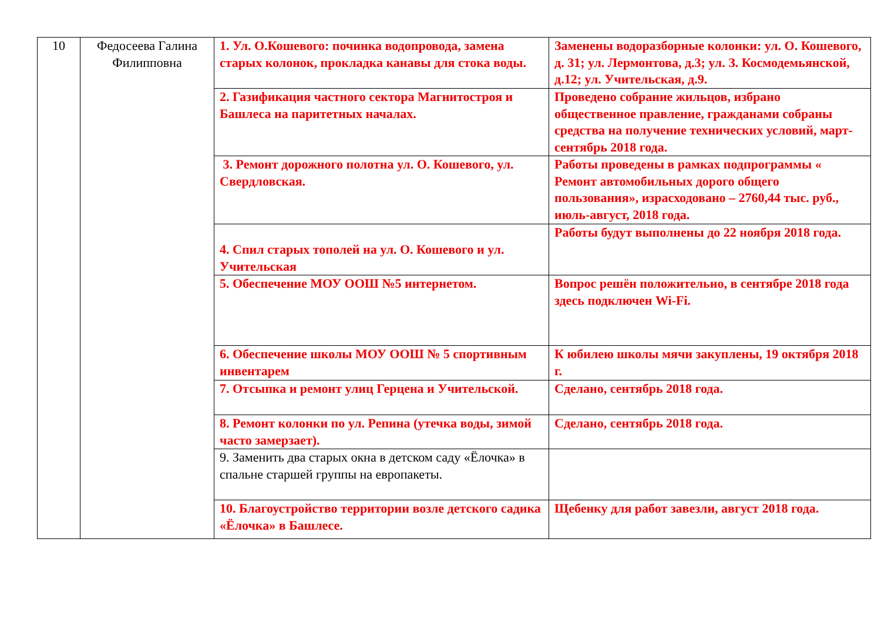| 10 | Федосеева Галина Филипповна | 1. Ул. О.Кошевого: починка водопровода, замена старых колонок, прокладка канавы для стока воды. | Заменены водоразборные колонки: ул. О. Кошевого, д. 31; ул. Лермонтова, д.3; ул. З. Космодемьянской, д.12; ул. Учительская, д.9. |
| | | 2. Газификация частного сектора Магнитостроя и Башлеса на паритетных началах. | Проведено собрание жильцов, избрано общественное правление, гражданами собраны средства на получение технических условий, март-сентябрь 2018 года. |
| | | 3. Ремонт дорожного полотна ул. О. Кошевого, ул. Свердловская. | Работы проведены в рамках подпрограммы « Ремонт автомобильных дорого общего пользования», израсходовано – 2760,44 тыс. руб., июль-август, 2018 года. |
| | | 4. Спил старых тополей на ул. О. Кошевого и ул. Учительская | Работы будут выполнены до 22 ноября 2018 года. |
| | | 5. Обеспечение МОУ ООШ №5 интернетом. | Вопрос решён положительно, в сентябре 2018 года здесь подключен Wi-Fi. |
| | | 6. Обеспечение школы МОУ ООШ № 5 спортивным инвентарем | К юбилею школы мячи закуплены, 19 октября 2018 г. |
| | | 7. Отсыпка и ремонт улиц Герцена и Учительской. | Сделано, сентябрь 2018 года. |
| | | 8. Ремонт колонки по ул. Репина (утечка воды, зимой часто замерзает). | Сделано, сентябрь 2018 года. |
| | | 9. Заменить два старых окна в детском саду «Ёлочка» в спальне старшей группы на европакеты. | |
| | | 10. Благоустройство территории возле детского садика «Ёлочка» в Башлесе. | Щебенку для работ завезли, август 2018 года. |